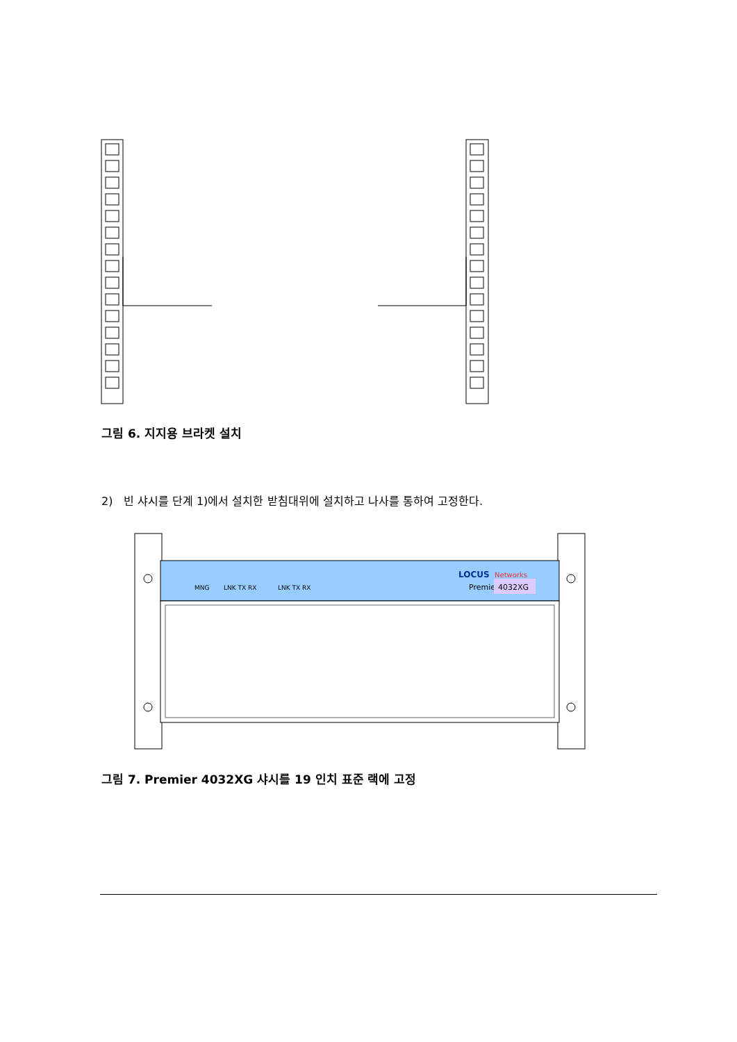그림 6. 지지용 브라켓 설치
2) 빈 샤시를 단계 1)에서 설치한 받침대위에 설치하고 나사를 통하여 고정한다.
MNG
LNK TX RX
LNK TX RX
LOCUS
Networks
Premie
4032XG
그림 7. Premier 4032XG 샤시를 19 인치 표준 랙에 고정